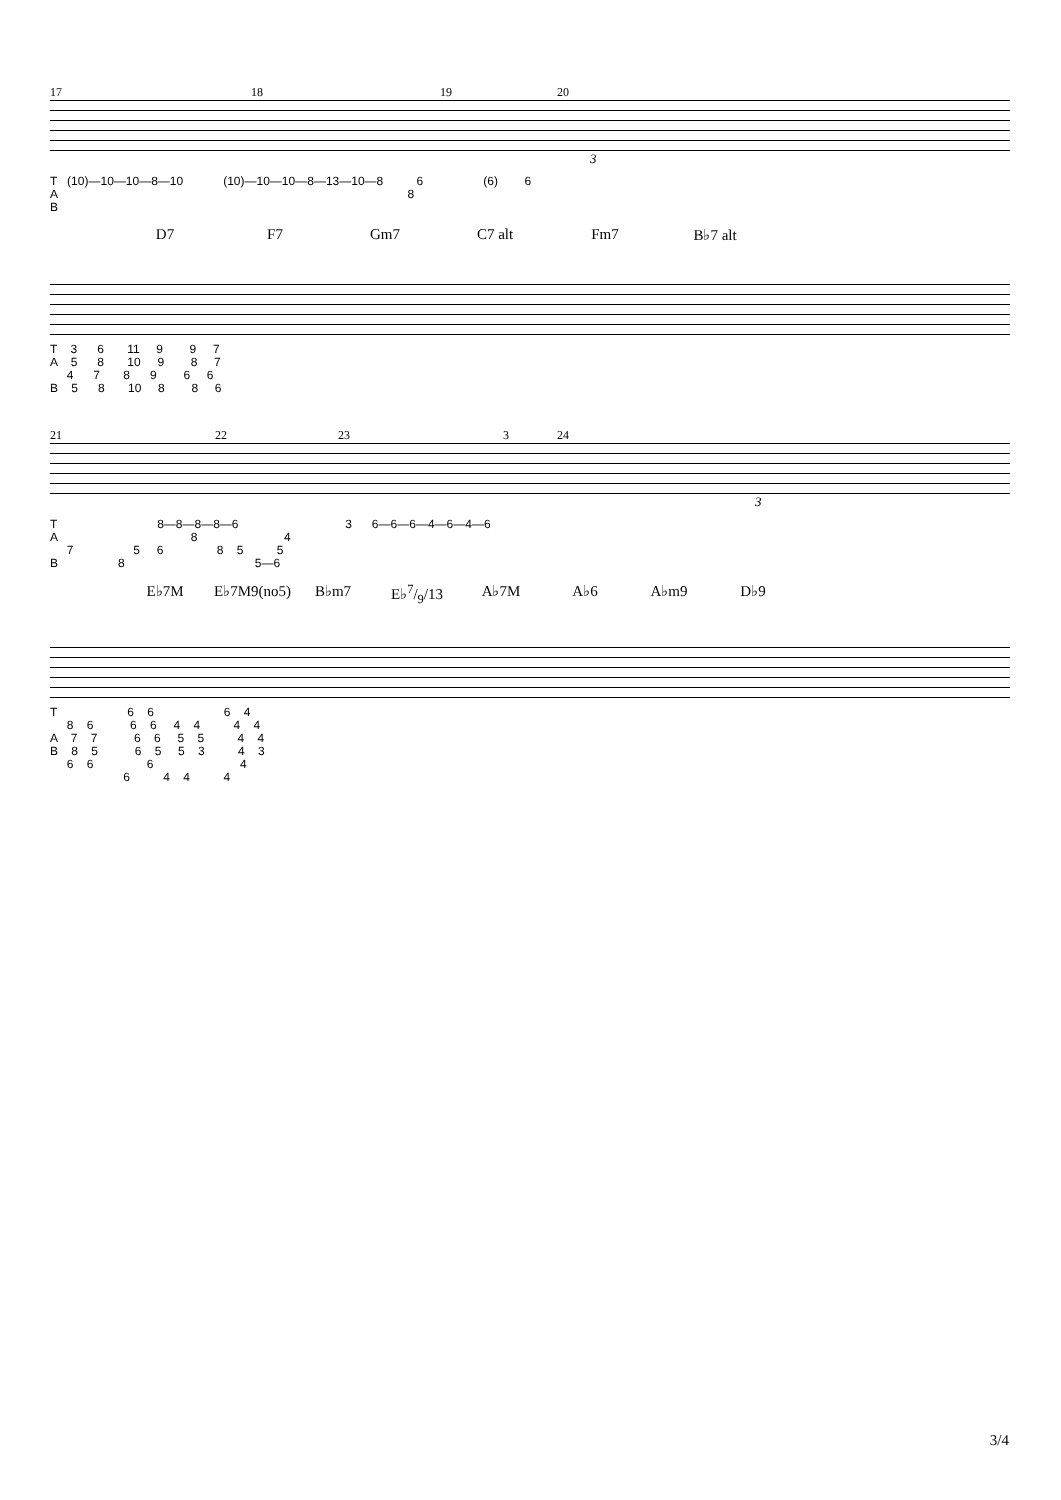17 18 19 20
3
T (10)—10—10—8—10 (10)—10—10—8—13—10—8 6 (6) 6 A 8 B
D7 F7 Gm7 C7 alt Fm7 B♭7 alt
T 3 6 11 9 9 7 A 5 8 10 9 8 7 4 7 8 9 6 6 B 5 8 10 8 8 6
21 22 23 3 24
3
T 8—8—8—8—6 3 6—6—6—4—6—4—6 A 8 4 7 5 6 8 5 5 B 8 5—6
E♭7M E♭7M9(no5) B♭m7 E♭7/9/13 A♭7M A♭6 A♭m9 D♭9
T 6 6 6 4 8 6 6 6 4 4 4 4 A 7 7 6 6 5 5 4 4 B 8 5 6 5 5 3 4 3 6 6 6 4 6 4 4 4
3/4